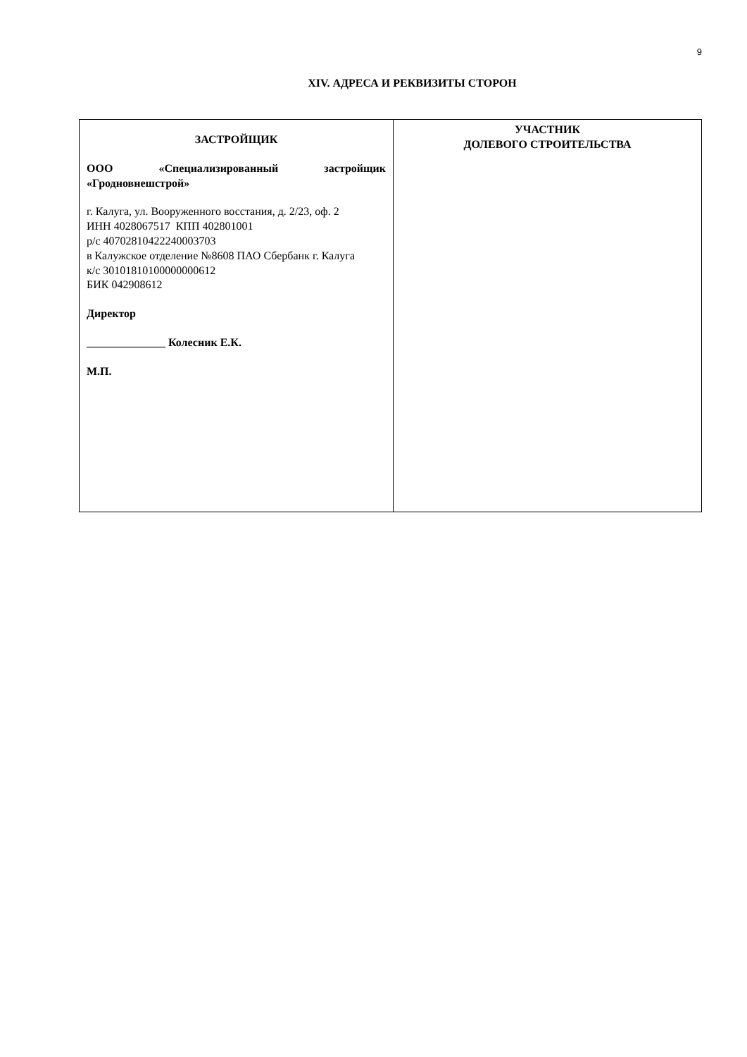9
XIV. АДРЕСА И РЕКВИЗИТЫ СТОРОН
| ЗАСТРОЙЩИК ООО «Специализированный застройщик «Гродновнешстрой» г. Калуга, ул. Вооруженного восстания, д. 2/23, оф. 2 ИНН 4028067517 КПП 402801001 р/с 40702810422240003703 в Калужское отделение №8608 ПАО Сбербанк г. Калуга к/с 30101810100000000612 БИК 042908612 Директор ______________ Колесник Е.К. М.П. | УЧАСТНИК ДОЛЕВОГО СТРОИТЕЛЬСТВА |